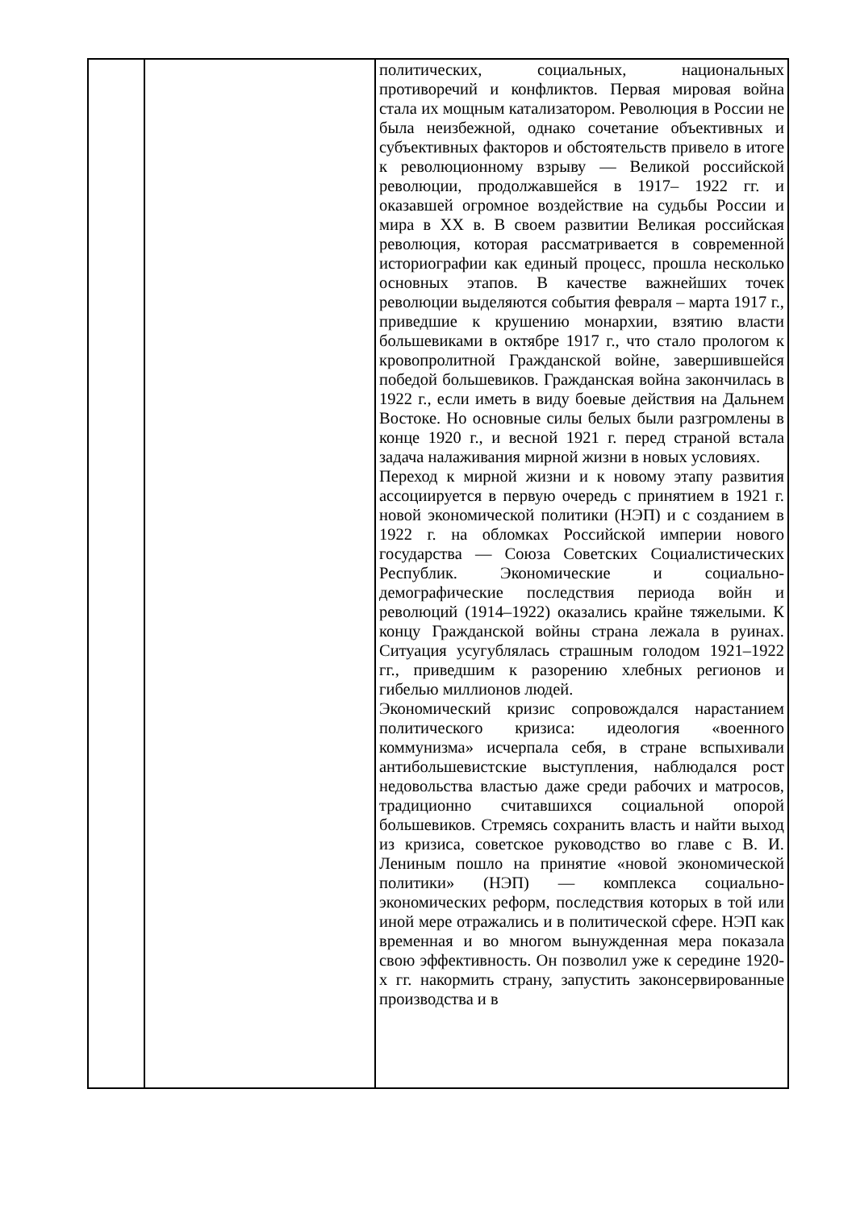| | | политических, социальных, национальных противоречий и конфликтов. Первая мировая война стала их мощным катализатором. Революция в России не была неизбежной, однако сочетание объективных и субъективных факторов и обстоятельств привело в итоге к революционному взрыву — Великой российской революции, продолжавшейся в 1917– 1922 гг. и оказавшей огромное воздействие на судьбы России и мира в XX в. В своем развитии Великая российская революция, которая рассматривается в современной историографии как единый процесс, прошла несколько основных этапов. В качестве важнейших точек революции выделяются события февраля – марта 1917 г., приведшие к крушению монархии, взятию власти большевиками в октябре 1917 г., что стало прологом к кровопролитной Гражданской войне, завершившейся победой большевиков. Гражданская война закончилась в 1922 г., если иметь в виду боевые действия на Дальнем Востоке. Но основные силы белых были разгромлены в конце 1920 г., и весной 1921 г. перед страной встала задача налаживания мирной жизни в новых условиях. Переход к мирной жизни и к новому этапу развития ассоциируется в первую очередь с принятием в 1921 г. новой экономической политики (НЭП) и с созданием в 1922 г. на обломках Российской империи нового государства — Союза Советских Социалистических Республик. Экономические и социально- демографические последствия периода войн и революций (1914–1922) оказались крайне тяжелыми. К концу Гражданской войны страна лежала в руинах. Ситуация усугублялась страшным голодом 1921–1922 гг., приведшим к разорению хлебных регионов и гибелью миллионов людей. Экономический кризис сопровождался нарастанием политического кризиса: идеология «военного коммунизма» исчерпала себя, в стране вспыхивали антибольшевистские выступления, наблюдался рост недовольства властью даже среди рабочих и матросов, традиционно считавшихся социальной опорой большевиков. Стремясь сохранить власть и найти выход из кризиса, советское руководство во главе с В. И. Лениным пошло на принятие «новой экономической политики» (НЭП) — комплекса социально-экономических реформ, последствия которых в той или иной мере отражались и в политической сфере. НЭП как временная и во многом вынужденная мера показала свою эффективность. Он позволил уже к середине 1920- х гг. накормить страну, запустить законсервированные производства и в |